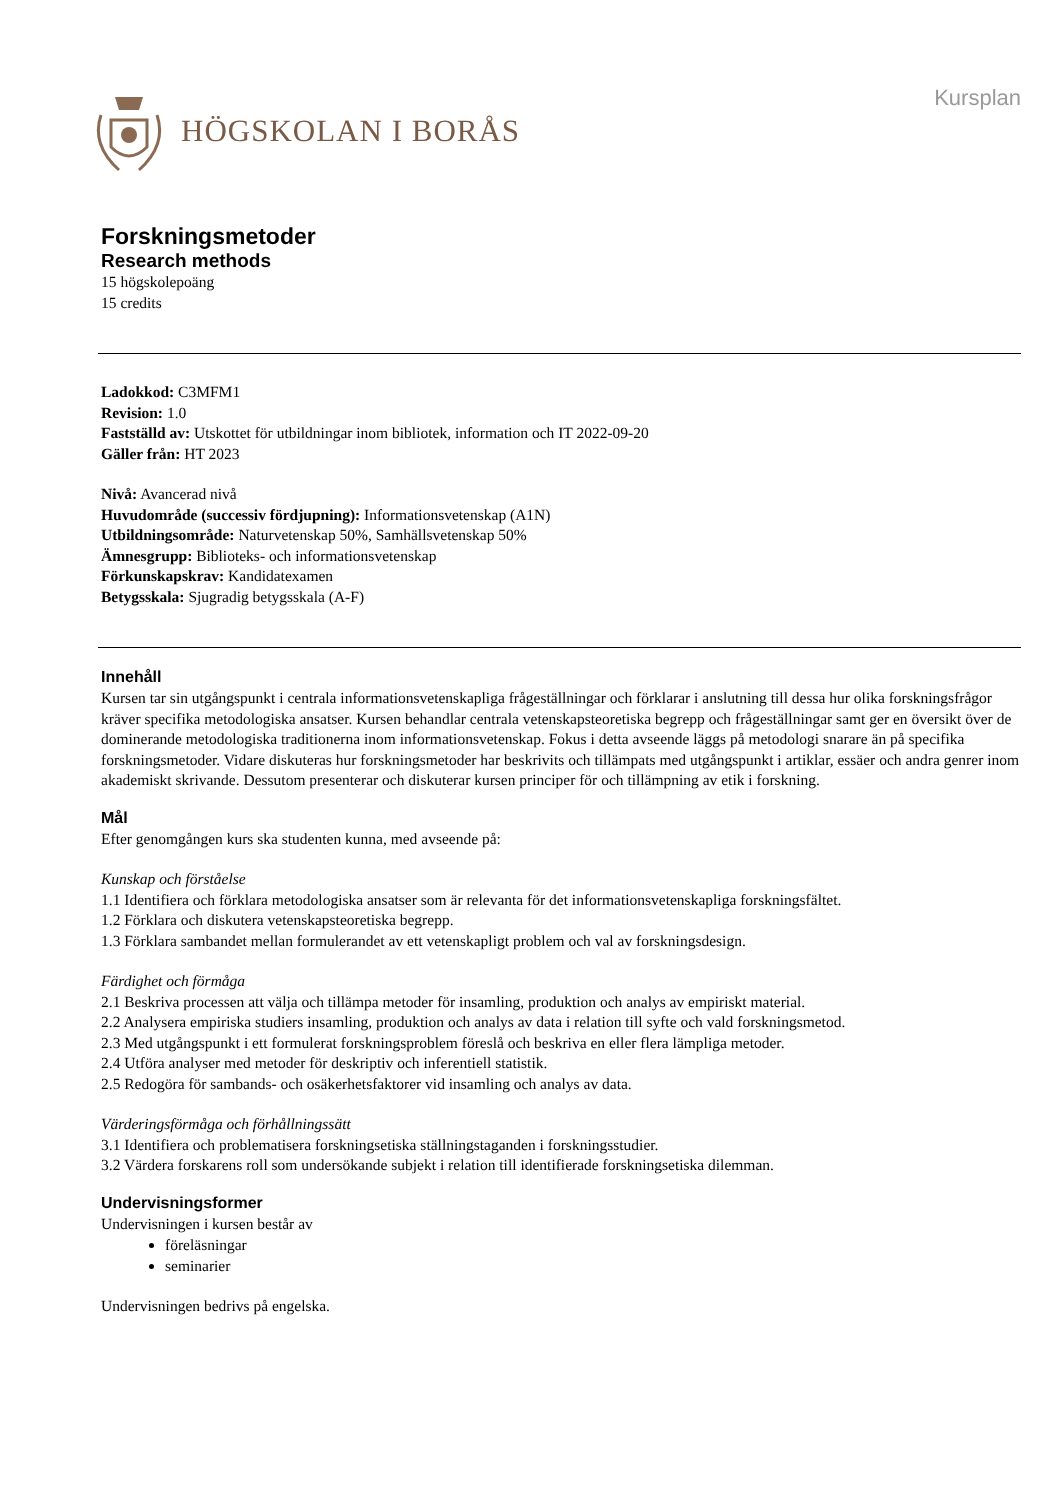HÖGSKOLAN I BORÅS
Kursplan
Forskningsmetoder
Research methods
15 högskolepoäng
15 credits
Ladokkod: C3MFM1
Revision: 1.0
Fastställd av: Utskottet för utbildningar inom bibliotek, information och IT 2022-09-20
Gäller från: HT 2023
Nivå: Avancerad nivå
Huvudområde (successiv fördjupning): Informationsvetenskap (A1N)
Utbildningsområde: Naturvetenskap 50%, Samhällsvetenskap 50%
Ämnesgrupp: Biblioteks- och informationsvetenskap
Förkunskapskrav: Kandidatexamen
Betygsskala: Sjugradig betygsskala (A-F)
Innehåll
Kursen tar sin utgångspunkt i centrala informationsvetenskapliga frågeställningar och förklarar i anslutning till dessa hur olika forskningsfrågor kräver specifika metodologiska ansatser. Kursen behandlar centrala vetenskapsteoretiska begrepp och frågeställningar samt ger en översikt över de dominerande metodologiska traditionerna inom informationsvetenskap. Fokus i detta avseende läggs på metodologi snarare än på specifika forskningsmetoder. Vidare diskuteras hur forskningsmetoder har beskrivits och tillämpats med utgångspunkt i artiklar, essäer och andra genrer inom akademiskt skrivande. Dessutom presenterar och diskuterar kursen principer för och tillämpning av etik i forskning.
Mål
Efter genomgången kurs ska studenten kunna, med avseende på:
Kunskap och förståelse
1.1 Identifiera och förklara metodologiska ansatser som är relevanta för det informationsvetenskapliga forskningsfältet.
1.2 Förklara och diskutera vetenskapsteoretiska begrepp.
1.3 Förklara sambandet mellan formulerandet av ett vetenskapligt problem och val av forskningsdesign.
Färdighet och förmåga
2.1 Beskriva processen att välja och tillämpa metoder för insamling, produktion och analys av empiriskt material.
2.2 Analysera empiriska studiers insamling, produktion och analys av data i relation till syfte och vald forskningsmetod.
2.3 Med utgångspunkt i ett formulerat forskningsproblem föreslå och beskriva en eller flera lämpliga metoder.
2.4 Utföra analyser med metoder för deskriptiv och inferentiell statistik.
2.5 Redogöra för sambands- och osäkerhetsfaktorer vid insamling och analys av data.
Värderingsförmåga och förhållningssätt
3.1 Identifiera och problematisera forskningsetiska ställningstaganden i forskningsstudier.
3.2 Värdera forskarens roll som undersökande subjekt i relation till identifierade forskningsetiska dilemman.
Undervisningsformer
Undervisningen i kursen består av
föreläsningar
seminarier
Undervisningen bedrivs på engelska.